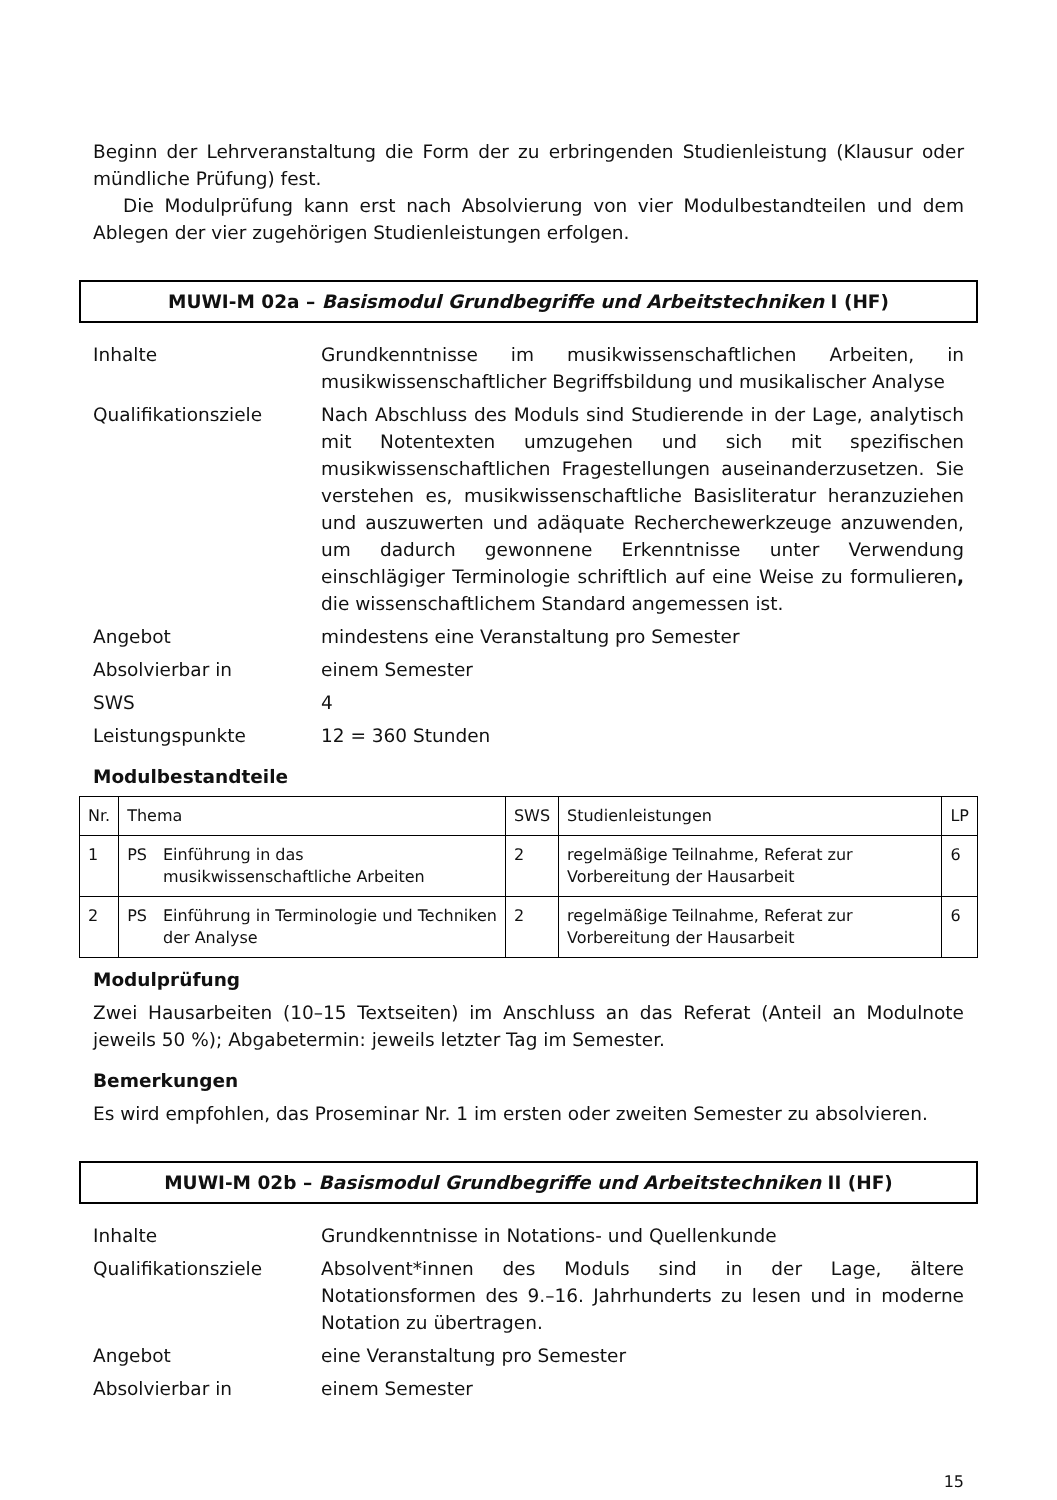Beginn der Lehrveranstaltung die Form der zu erbringenden Studienleistung (Klausur oder mündliche Prüfung) fest.
Die Modulprüfung kann erst nach Absolvierung von vier Modulbestandteilen und dem Ablegen der vier zugehörigen Studienleistungen erfolgen.
MUWI-M 02a – Basismodul Grundbegriffe und Arbeitstechniken I (HF)
| Inhalte | Grundkenntnisse im musikwissenschaftlichen Arbeiten, in musikwissenschaftlicher Begriffsbildung und musikalischer Analyse |
| Qualifikationsziele | Nach Abschluss des Moduls sind Studierende in der Lage, analytisch mit Notentexten umzugehen und sich mit spezifischen musikwissenschaftlichen Fragestellungen auseinanderzusetzen. Sie verstehen es, musikwissenschaftliche Basisliteratur heranzuziehen und auszuwerten und adäquate Recherchewerkzeuge anzuwenden, um dadurch gewonnene Erkenntnisse unter Verwendung einschlägiger Terminologie schriftlich auf eine Weise zu formulieren , die wissenschaftlichem Standard angemessen ist. |
| Angebot | mindestens eine Veranstaltung pro Semester |
| Absolvierbar in | einem Semester |
| SWS | 4 |
| Leistungspunkte | 12 = 360 Stunden |
Modulbestandteile
| Nr. | Thema | | SWS | Studienleistungen | LP |
| --- | --- | --- | --- | --- | --- |
| 1 | PS | Einführung in das musikwissenschaftliche Arbeiten | 2 | regelmäßige Teilnahme, Referat zur Vorbereitung der Hausarbeit | 6 |
| 2 | PS | Einführung in Terminologie und Techniken der Analyse | 2 | regelmäßige Teilnahme, Referat zur Vorbereitung der Hausarbeit | 6 |
Modulprüfung
Zwei Hausarbeiten (10–15 Textseiten) im Anschluss an das Referat (Anteil an Modulnote jeweils 50 %); Abgabetermin: jeweils letzter Tag im Semester.
Bemerkungen
Es wird empfohlen, das Proseminar Nr. 1 im ersten oder zweiten Semester zu absolvieren.
MUWI-M 02b – Basismodul Grundbegriffe und Arbeitstechniken II (HF)
| Inhalte | Grundkenntnisse in Notations- und Quellenkunde |
| Qualifikationsziele | Absolvent*innen des Moduls sind in der Lage, ältere Notationsformen des 9.–16. Jahrhunderts zu lesen und in moderne Notation zu übertragen. |
| Angebot | eine Veranstaltung pro Semester |
| Absolvierbar in | einem Semester |
15